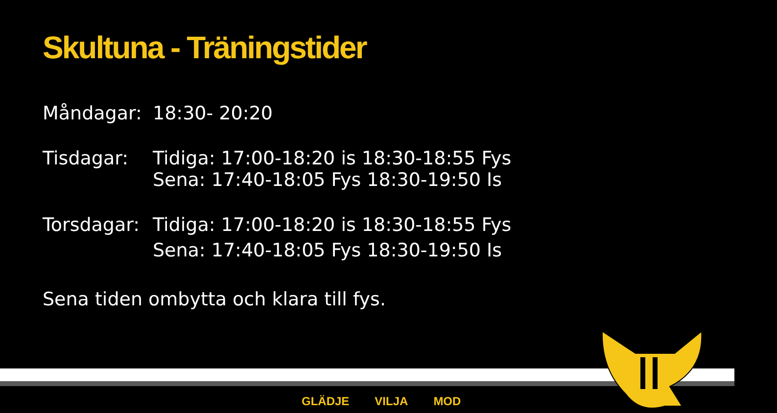Skultuna - Träningstider
Måndagar: 18:30- 20:20
Tisdagar: Tidiga: 17:00-18:20 is 18:30-18:55 Fys
Sena: 17:40-18:05 Fys 18:30-19:50 Is
Torsdagar:
Tidiga: 17:00-18:20 is 18:30-18:55 Fys
Sena: 17:40-18:05 Fys 18:30-19:50 Is
Sena tiden ombytta och klara till fys.
GLÄDJE VILJA MOD